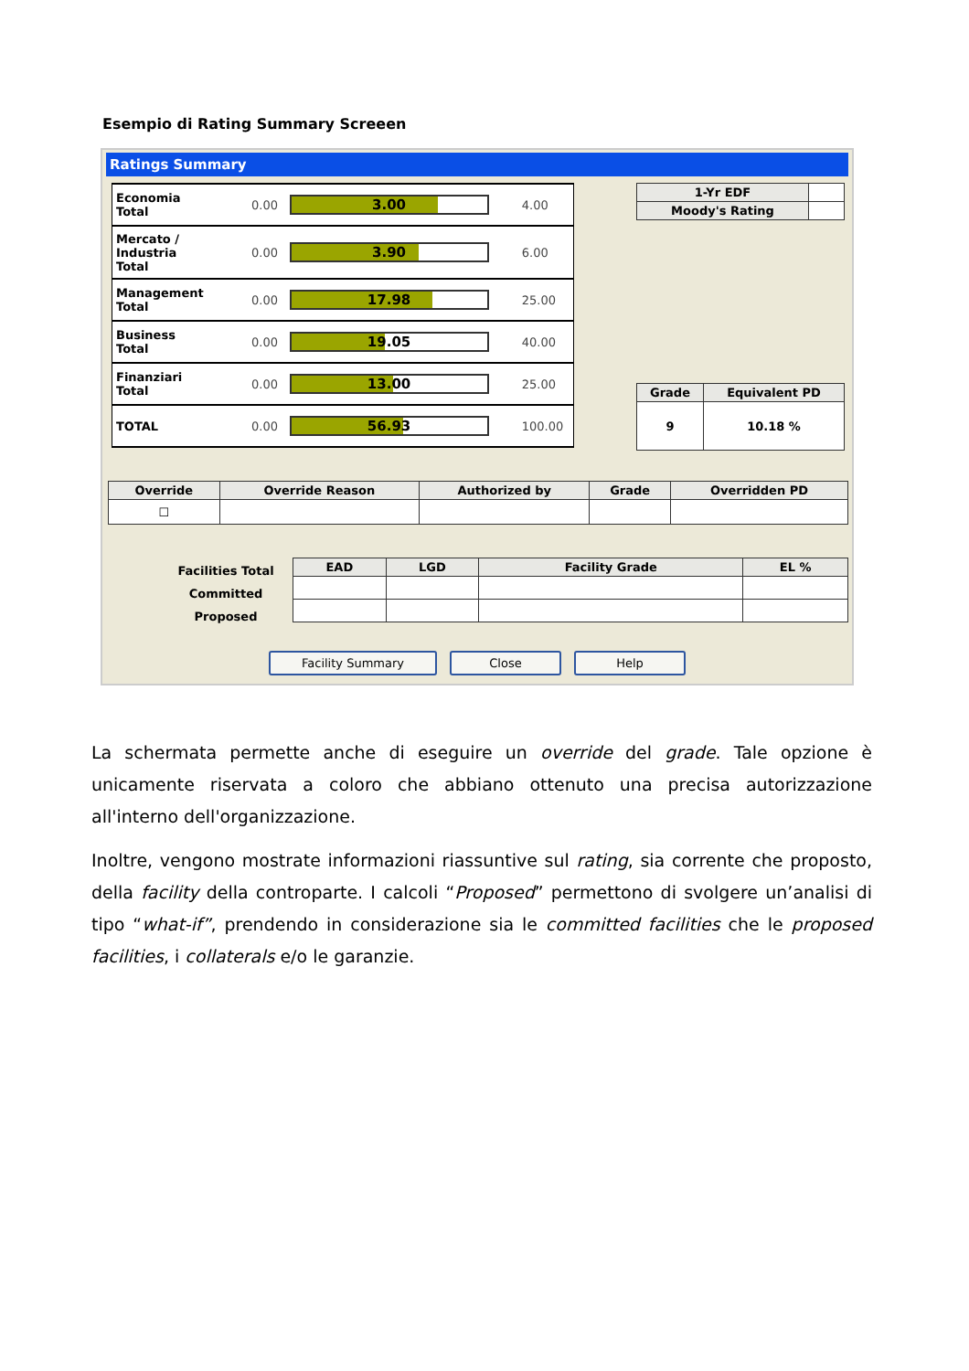Esempio di Rating Summary Screeen
Ratings Summary
| Economia Total | 0.00 | 3.00 | 4.00 |
| Mercato / Industria Total | 0.00 | 3.90 | 6.00 |
| Management Total | 0.00 | 17.98 | 25.00 |
| Business Total | 0.00 | 19.05 | 40.00 |
| Finanziari Total | 0.00 | 13.00 | 25.00 |
| TOTAL | 0.00 | 56.93 | 100.00 |
| 1-Yr EDF | |
| Moody's Rating | |
| Grade | Equivalent PD |
| --- | --- |
| 9 | 10.18 % |
| Override | Override Reason | Authorized by | Grade | Overridden PD |
| --- | --- | --- | --- | --- |
| ☐ | | | | |
Facilities Total
Committed
Proposed
| EAD | LGD | Facility Grade | EL % |
| --- | --- | --- | --- |
Facility Summary Close Help
La schermata permette anche di eseguire un override del grade. Tale opzione è unicamente riservata a coloro che abbiano ottenuto una precisa autorizzazione all'interno dell'organizzazione.
Inoltre, vengono mostrate informazioni riassuntive sul rating, sia corrente che proposto, della facility della controparte. I calcoli “Proposed” permettono di svolgere un’analisi di tipo “what-if”, prendendo in considerazione sia le committed facilities che le proposed facilities, i collaterals e/o le garanzie.